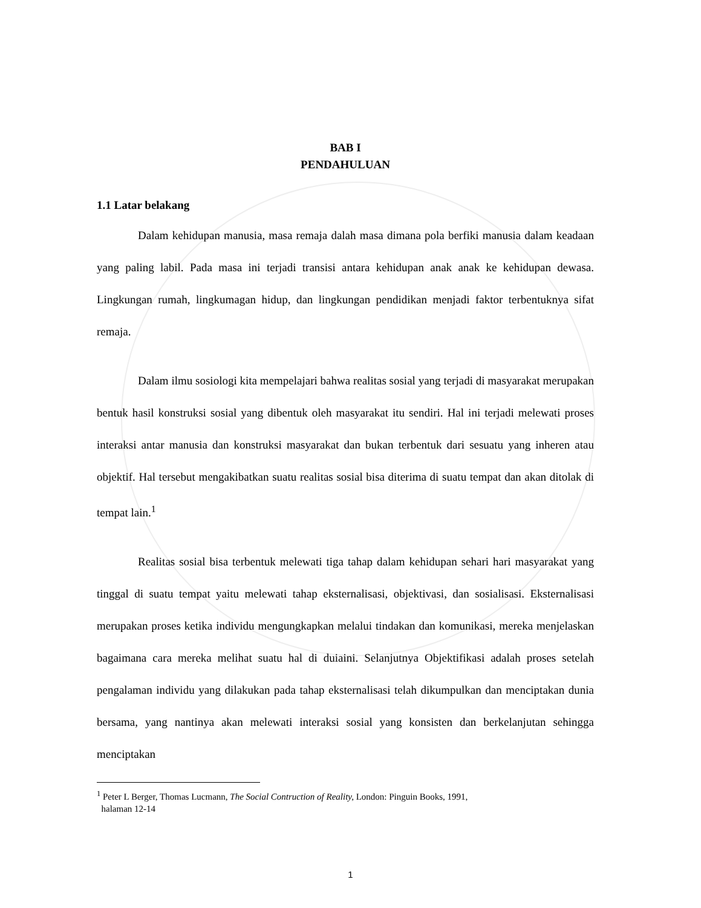BAB I
PENDAHULUAN
1.1 Latar belakang
Dalam kehidupan manusia, masa remaja dalah masa dimana pola berfiki manusia dalam keadaan yang paling labil. Pada masa ini terjadi transisi antara kehidupan anak anak ke kehidupan dewasa. Lingkungan rumah, lingkumagan hidup, dan lingkungan pendidikan menjadi faktor terbentuknya sifat remaja.
Dalam ilmu sosiologi kita mempelajari bahwa realitas sosial yang terjadi di masyarakat merupakan bentuk hasil konstruksi sosial yang dibentuk oleh masyarakat itu sendiri. Hal ini terjadi melewati proses interaksi antar manusia dan konstruksi masyarakat dan bukan terbentuk dari sesuatu yang inheren atau objektif. Hal tersebut mengakibatkan suatu realitas sosial bisa diterima di suatu tempat dan akan ditolak di tempat lain.<sup>1</sup>
Realitas sosial bisa terbentuk melewati tiga tahap dalam kehidupan sehari hari masyarakat yang tinggal di suatu tempat yaitu melewati tahap eksternalisasi, objektivasi, dan sosialisasi. Eksternalisasi merupakan proses ketika individu mengungkapkan melalui tindakan dan komunikasi, mereka menjelaskan bagaimana cara mereka melihat suatu hal di duiaini. Selanjutnya Objektifikasi adalah proses setelah pengalaman individu yang dilakukan pada tahap eksternalisasi telah dikumpulkan dan menciptakan dunia bersama, yang nantinya akan melewati interaksi sosial yang konsisten dan berkelanjutan sehingga menciptakan
<sup>1</sup> Peter L Berger, Thomas Lucmann, The Social Contruction of Reality, London: Pinguin Books, 1991,
halaman 12-14
1